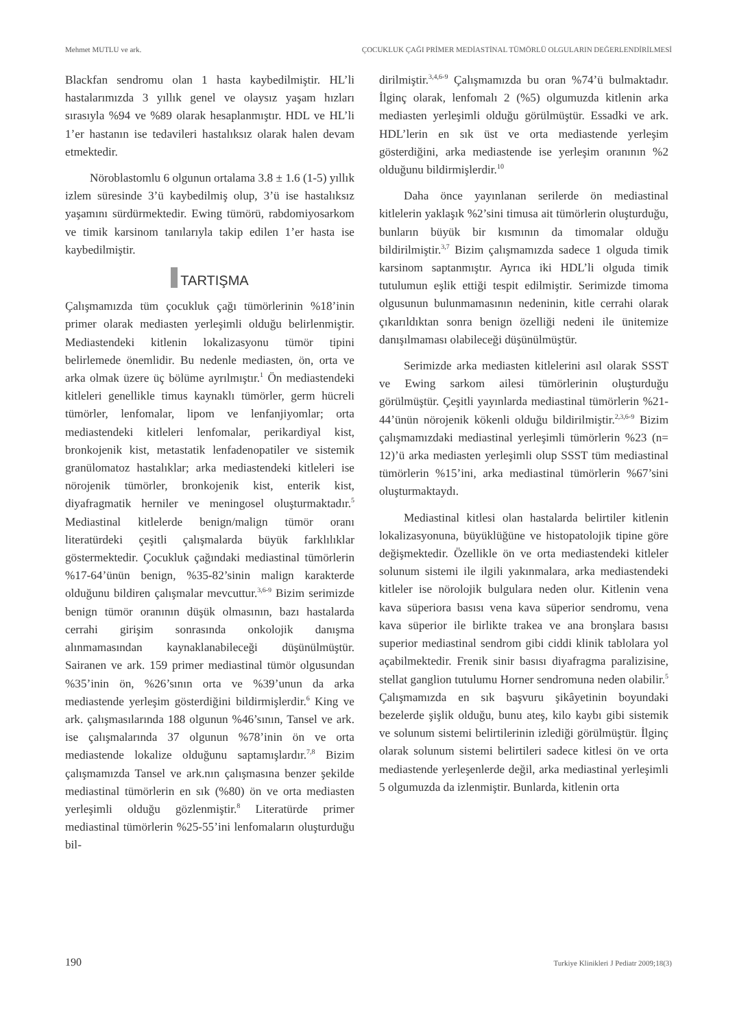Mehmet MUTLU ve ark. ÇOCUKLUK ÇAĞI PRİMER MEDİASTİNAL TÜMÖRLÜ OLGULARIN DEĞERLENDİRİLMESİ
Blackfan sendromu olan 1 hasta kaybedilmiştir. HL’li hastalarımızda 3 yıllık genel ve olaysız yaşam hızları sırasıyla %94 ve %89 olarak hesaplanmıştır. HDL ve HL’li 1’er hastanın ise tedavileri hastalıksız olarak halen devam etmektedir.
Nöroblastomlu 6 olgunun ortalama 3.8 ± 1.6 (1-5) yıllık izlem süresinde 3’ü kaybedilmiş olup, 3’ü ise hastalıksız yaşamını sürdürmektedir. Ewing tümörü, rabdomiyosarkom ve timik karsinom tanılarıyla takip edilen 1’er hasta ise kaybedilmiştir.
TARTIŞMA
Çalışmamızda tüm çocukluk çağı tümörlerinin %18’inin primer olarak mediasten yerleşimli olduğu belirlenmiştir. Mediastendeki kitlenin lokalizasyonu tümör tipini belirlemede önemlidir. Bu nedenle mediasten, ön, orta ve arka olmak üzere üç bölüme ayrılmıştır.<sup>1</sup> Ön mediastendeki kitleleri genellikle timus kaynaklı tümörler, germ hücreli tümörler, lenfomalar, lipom ve lenfanjiyomlar; orta mediastendeki kitleleri lenfomalar, perikardiyal kist, bronkojenik kist, metastatik lenfadenopatiler ve sistemik granülomatoz hastalıklar; arka mediastendeki kitleleri ise nörojenik tümörler, bronkojenik kist, enterik kist, diyafragmatik herniler ve meningosel oluşturmaktadır.<sup>5</sup> Mediastinal kitlelerde benign/malign tümör oranı literatürdeki çeşitli çalışmalarda büyük farklılıklar göstermektedir. Çocukluk çağındaki mediastinal tümörlerin %17-64’ünün benign, %35-82’sinin malign karakterde olduğunu bildiren çalışmalar mevcuttur.<sup>3,6-9</sup> Bizim serimizde benign tümör oranının düşük olmasının, bazı hastalarda cerrahi girişim sonrasında onkolojik danışma alınmamasından kaynaklanabileceği düşünülmüştür. Sairanen ve ark. 159 primer mediastinal tümör olgusundan %35’inin ön, %26’sının orta ve %39’unun da arka mediastende yerleşim gösterdiğini bildirmişlerdir.<sup>6</sup> King ve ark. çalışmasılarında 188 olgunun %46’sının, Tansel ve ark. ise çalışmalarında 37 olgunun %78’inin ön ve orta mediastende lokalize olduğunu saptamışlardır.<sup>7,8</sup> Bizim çalışmamızda Tansel ve ark.nın çalışmasına benzer şekilde mediastinal tümörlerin en sık (%80) ön ve orta mediasten yerleşimli olduğu gözlenmiştir.<sup>8</sup> Literatürde primer mediastinal tümörlerin %25-55’ini lenfomaların oluşturduğu bil-
dirilmiştir.<sup>3,4,6-9</sup> Çalışmamızda bu oran %74’ü bulmaktadır. İlginç olarak, lenfomalı 2 (%5) olgumuzda kitlenin arka mediasten yerleşimli olduğu görülmüştür. Essadki ve ark. HDL’lerin en sık üst ve orta mediastende yerleşim gösterdiğini, arka mediastende ise yerleşim oranının %2 olduğunu bildirmişlerdir.<sup>10</sup>
Daha önce yayınlanan serilerde ön mediastinal kitlelerin yaklaşık %2’sini timusa ait tümörlerin oluşturduğu, bunların büyük bir kısmının da timomalar olduğu bildirilmiştir.<sup>3,7</sup> Bizim çalışmamızda sadece 1 olguda timik karsinom saptanmıştır. Ayrıca iki HDL’li olguda timik tutulumun eşlik ettiği tespit edilmiştir. Serimizde timoma olgusunun bulunmamasının nedeninin, kitle cerrahi olarak çıkarıldıktan sonra benign özelliği nedeni ile ünitemize danışılmaması olabileceği düşünülmüştür.
Serimizde arka mediasten kitlelerini asıl olarak SSST ve Ewing sarkom ailesi tümörlerinin oluşturduğu görülmüştür. Çeşitli yayınlarda mediastinal tümörlerin %21-44’ünün nörojenik kökenli olduğu bildirilmiştir.<sup>2,3,6-9</sup> Bizim çalışmamızdaki mediastinal yerleşimli tümörlerin %23 (n= 12)’ü arka mediasten yerleşimli olup SSST tüm mediastinal tümörlerin %15’ini, arka mediastinal tümörlerin %67’sini oluşturmaktaydı.
Mediastinal kitlesi olan hastalarda belirtiler kitlenin lokalizasyonuna, büyüklüğüne ve histopatolojik tipine göre değişmektedir. Özellikle ön ve orta mediastendeki kitleler solunum sistemi ile ilgili yakınmalara, arka mediastendeki kitleler ise nörolojik bulgulara neden olur. Kitlenin vena kava süperiora basısı vena kava süperior sendromu, vena kava süperior ile birlikte trakea ve ana bronşlara basısı superior mediastinal sendrom gibi ciddi klinik tablolara yol açabilmektedir. Frenik sinir basısı diyafragma paralizisine, stellat ganglion tutulumu Horner sendromuna neden olabilir.<sup>5</sup> Çalışmamızda en sık başvuru şikâyetinin boyundaki bezelerde şişlik olduğu, bunu ateş, kilo kaybı gibi sistemik ve solunum sistemi belirtilerinin izlediği görülmüştür. İlginç olarak solunum sistemi belirtileri sadece kitlesi ön ve orta mediastende yerleşenlerde değil, arka mediastinal yerleşimli 5 olgumuzda da izlenmiştir. Bunlarda, kitlenin orta
190 Turkiye Klinikleri J Pediatr 2009;18(3)